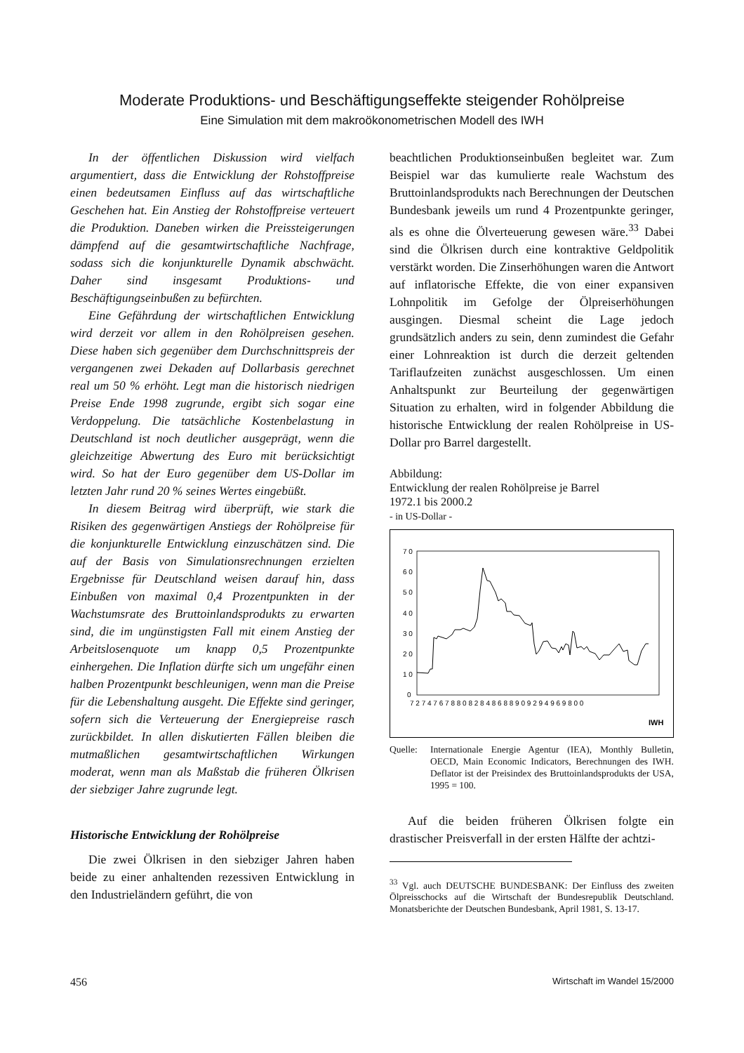Moderate Produktions- und Beschäftigungseffekte steigender Rohölpreise
Eine Simulation mit dem makroökonometrischen Modell des IWH
In der öffentlichen Diskussion wird vielfach argumentiert, dass die Entwicklung der Rohstoffpreise einen bedeutsamen Einfluss auf das wirtschaftliche Geschehen hat. Ein Anstieg der Rohstoffpreise verteuert die Produktion. Daneben wirken die Preissteigerungen dämpfend auf die gesamtwirtschaftliche Nachfrage, sodass sich die konjunkturelle Dynamik abschwächt. Daher sind insgesamt Produktions- und Beschäftigungseinbußen zu befürchten.
Eine Gefährdung der wirtschaftlichen Entwicklung wird derzeit vor allem in den Rohölpreisen gesehen. Diese haben sich gegenüber dem Durchschnittspreis der vergangenen zwei Dekaden auf Dollarbasis gerechnet real um 50 % erhöht. Legt man die historisch niedrigen Preise Ende 1998 zugrunde, ergibt sich sogar eine Verdoppelung. Die tatsächliche Kostenbelastung in Deutschland ist noch deutlicher ausgeprägt, wenn die gleichzeitige Abwertung des Euro mit berücksichtigt wird. So hat der Euro gegenüber dem US-Dollar im letzten Jahr rund 20 % seines Wertes eingebüßt.
In diesem Beitrag wird überprüft, wie stark die Risiken des gegenwärtigen Anstiegs der Rohölpreise für die konjunkturelle Entwicklung einzuschätzen sind. Die auf der Basis von Simulationsrechnungen erzielten Ergebnisse für Deutschland weisen darauf hin, dass Einbußen von maximal 0,4 Prozentpunkten in der Wachstumsrate des Bruttoinlandsprodukts zu erwarten sind, die im ungünstigsten Fall mit einem Anstieg der Arbeitslosenquote um knapp 0,5 Prozentpunkte einhergehen. Die Inflation dürfte sich um ungefähr einen halben Prozentpunkt beschleunigen, wenn man die Preise für die Lebenshaltung ausgeht. Die Effekte sind geringer, sofern sich die Verteuerung der Energiepreise rasch zurückbildet. In allen diskutierten Fällen bleiben die mutmaßlichen gesamtwirtschaftlichen Wirkungen moderat, wenn man als Maßstab die früheren Ölkrisen der siebziger Jahre zugrunde legt.
Historische Entwicklung der Rohölpreise
Die zwei Ölkrisen in den siebziger Jahren haben beide zu einer anhaltenden rezessiven Entwicklung in den Industrieländern geführt, die von
beachtlichen Produktionseinbußen begleitet war. Zum Beispiel war das kumulierte reale Wachstum des Bruttoinlandsprodukts nach Berechnungen der Deutschen Bundesbank jeweils um rund 4 Prozentpunkte geringer, als es ohne die Ölverteuerung gewesen wäre.<sup>33</sup> Dabei sind die Ölkrisen durch eine kontraktive Geldpolitik verstärkt worden. Die Zinserhöhungen waren die Antwort auf inflatorische Effekte, die von einer expansiven Lohnpolitik im Gefolge der Ölpreiserhöhungen ausgingen. Diesmal scheint die Lage jedoch grundsätzlich anders zu sein, denn zumindest die Gefahr einer Lohnreaktion ist durch die derzeit geltenden Tariflaufzeiten zunächst ausgeschlossen. Um einen Anhaltspunkt zur Beurteilung der gegenwärtigen Situation zu erhalten, wird in folgender Abbildung die historische Entwicklung der realen Rohölpreise in US-Dollar pro Barrel dargestellt.
Abbildung:
Entwicklung der realen Rohölpreise je Barrel
1972.1 bis 2000.2
- in US-Dollar -
7 0
6 0
5 0
4 0
3 0
2 0
1 0
0
7 2 7 4 7 6 7 8 8 0 8 2 8 4 8 6 8 8 9 0 9 2 9 4 9 6 9 8 0 0
IWH
Quelle: Internationale Energie Agentur (IEA), Monthly Bulletin, OECD, Main Economic Indicators, Berechnungen des IWH. Deflator ist der Preisindex des Bruttoinlandsprodukts der USA, 1995 = 100.
Auf die beiden früheren Ölkrisen folgte ein drastischer Preisverfall in der ersten Hälfte der achtzi-
<sup>33</sup> Vgl. auch DEUTSCHE BUNDESBANK: Der Einfluss des zweiten Ölpreisschocks auf die Wirtschaft der Bundesrepublik Deutschland. Monatsberichte der Deutschen Bundesbank, April 1981, S. 13-17.
456 Wirtschaft im Wandel 15/2000